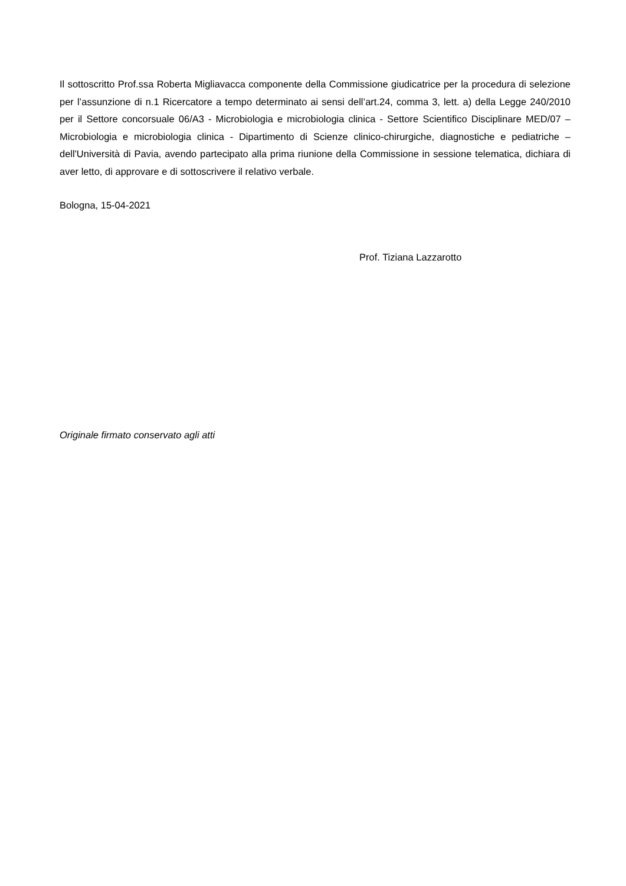Il sottoscritto Prof.ssa Roberta Migliavacca componente della Commissione giudicatrice per la procedura di selezione per l’assunzione di n.1 Ricercatore a tempo determinato ai sensi dell’art.24, comma 3, lett. a) della Legge 240/2010 per il Settore concorsuale 06/A3 - Microbiologia e microbiologia clinica - Settore Scientifico Disciplinare MED/07 – Microbiologia e microbiologia clinica - Dipartimento di Scienze clinico-chirurgiche, diagnostiche e pediatriche – dell'Università di Pavia, avendo partecipato alla prima riunione della Commissione in sessione telematica, dichiara di aver letto, di approvare e di sottoscrivere il relativo verbale.
Bologna, 15-04-2021
Prof. Tiziana Lazzarotto
Originale firmato conservato agli atti